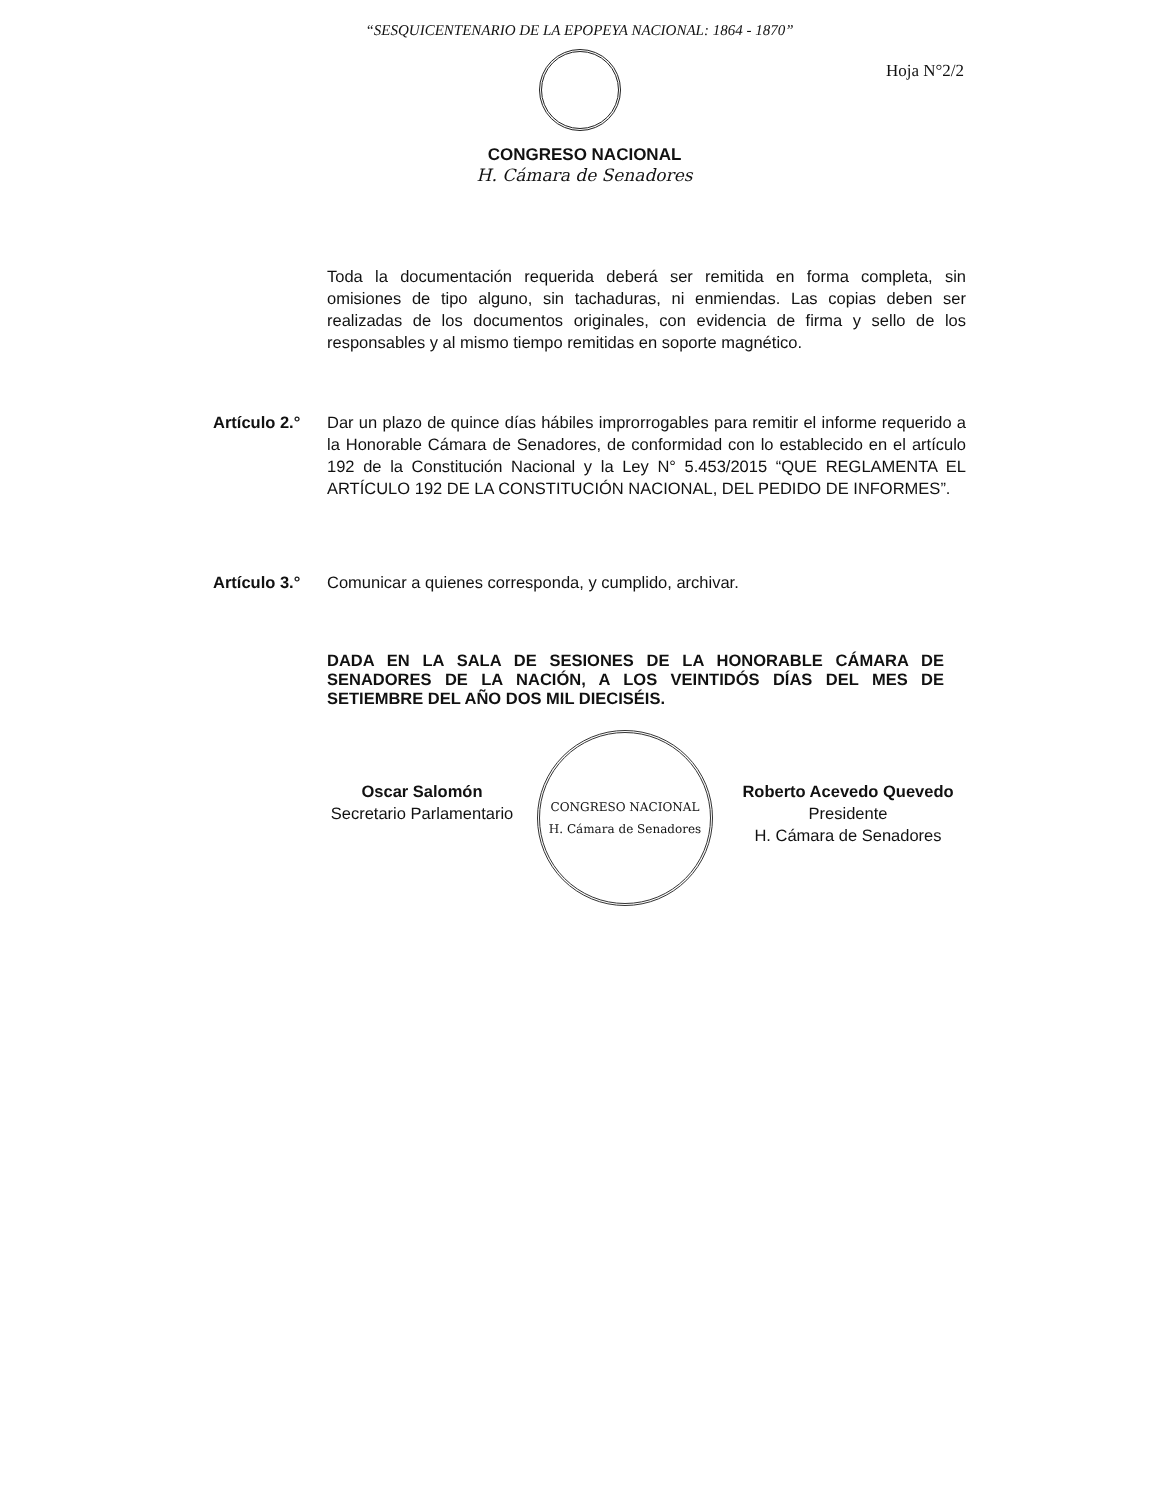“SESQUICENTENARIO DE LA EPOPEYA NACIONAL: 1864 - 1870”
Hoja N°2/2
CONGRESO NACIONAL
H. Cámara de Senadores
Toda la documentación requerida deberá ser remitida en forma completa, sin omisiones de tipo alguno, sin tachaduras, ni enmiendas. Las copias deben ser realizadas de los documentos originales, con evidencia de firma y sello de los responsables y al mismo tiempo remitidas en soporte magnético.
Artículo 2.°
Dar un plazo de quince días hábiles improrrogables para remitir el informe requerido a la Honorable Cámara de Senadores, de conformidad con lo establecido en el artículo 192 de la Constitución Nacional y la Ley N° 5.453/2015 “QUE REGLAMENTA EL ARTÍCULO 192 DE LA CONSTITUCIÓN NACIONAL, DEL PEDIDO DE INFORMES”.
Artículo 3.°
Comunicar a quienes corresponda, y cumplido, archivar.
DADA EN LA SALA DE SESIONES DE LA HONORABLE CÁMARA DE SENADORES DE LA NACIÓN, A LOS VEINTIDÓS DÍAS DEL MES DE SETIEMBRE DEL AÑO DOS MIL DIECISÉIS.
Oscar Salomón
Secretario Parlamentario
CONGRESO NACIONAL
H. Cámara de Senadores
Roberto Acevedo Quevedo
Presidente
H. Cámara de Senadores